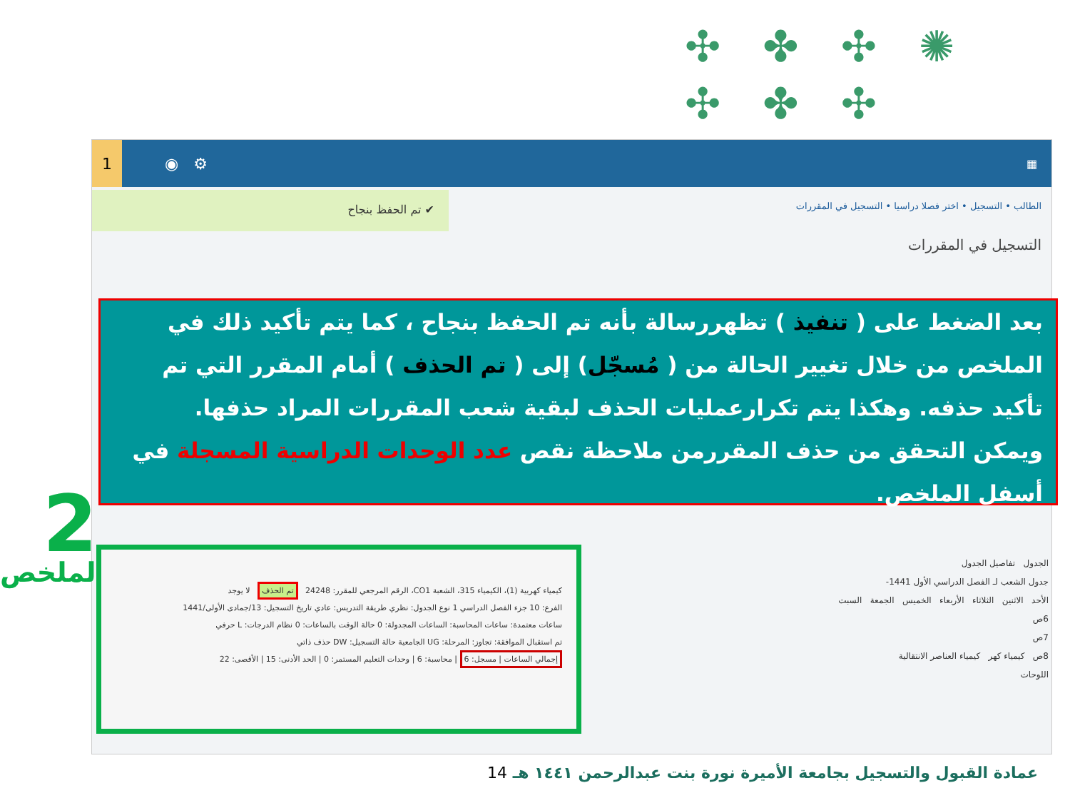✣ ✤ ✣ ✺ ✣ ✤ ✣
✤ ✤ ✣ ✤ ✤
1
◉ ⚙
▦
✔ تم الحفظ بنجاح
الطالب • التسجيل • اختر فصلا دراسيا • التسجيل في المقررات
التسجيل في المقررات
بعد الضغط على ( تنفيذ ) تظهررسالة بأنه تم الحفظ بنجاح ، كما يتم تأكيد ذلك في الملخص من خلال تغيير الحالة من ( مُسجّل) إلى ( تم الحذف ) أمام المقرر التي تم تأكيد حذفه. وهكذا يتم تكرارعمليات الحذف لبقية شعب المقررات المراد حذفها.
ويمكن التحقق من حذف المقررمن ملاحظة نقص عدد الوحدات الدراسية المسجلة في أسفل الملخص.
2
الملخص
كيمياء كهربية (1)، الكيمياء 315، الشعبة CO1، الرقم المرجعي للمقرر: 24248 تم الحذف لا يوجد
الفرع: 10 جزء الفصل الدراسي 1 نوع الجدول: نظري طريقة التدريس: عادي تاريخ التسجيل: 13/جمادى الأولى/1441
ساعات معتمدة: ساعات المحاسبة: الساعات المجدولة: 0 حالة الوقت بالساعات: 0 نظام الدرجات: L حرفي
تم استقبال الموافقة: تجاوز: المرحلة: UG الجامعية حالة التسجيل: DW حذف ذاتي
إجمالي الساعات | مسجل: 6 | محاسبة: 6 | وحدات التعليم المستمر: 0 | الحد الأدنى: 15 | الأقصى: 22
الجدول تفاصيل الجدول
جدول الشعب لـ الفصل الدراسي الأول 1441-
الأحد الاثنين الثلاثاء الأربعاء الخميس الجمعة السبت
6ص
7ص
8ص كيمياء كهر كيمياء العناصر الانتقالية
اللوحات
عمادة القبول والتسجيل بجامعة الأميرة نورة بنت عبدالرحمن ١٤٤١ هـ 14